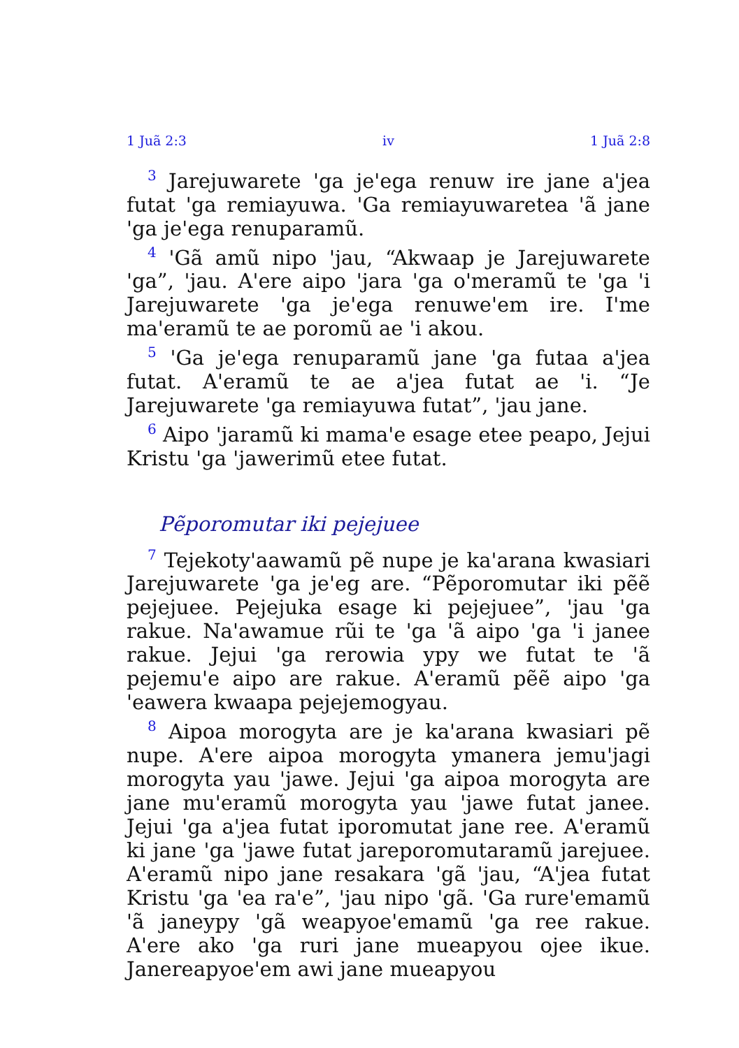1 Juã 2:3 iv 1 Juã 2:8
<sup>3</sup> Jarejuwarete 'ga je'ega renuw ire jane a'jea futat 'ga remiayuwa. 'Ga remiayuwaretea 'ã jane 'ga je'ega renuparamũ.
<sup>4</sup> 'Gã amũ nipo 'jau, “Akwaap je Jarejuwarete 'ga”, 'jau. A'ere aipo 'jara 'ga o'meramũ te 'ga 'i Jarejuwarete 'ga je'ega renuwe'em ire. I'me ma'eramũ te ae poromũ ae 'i akou.
<sup>5</sup> 'Ga je'ega renuparamũ jane 'ga futaa a'jea futat. A'eramũ te ae a'jea futat ae 'i. “Je Jarejuwarete 'ga remiayuwa futat”, 'jau jane.
<sup>6</sup> Aipo 'jaramũ ki mama'e esage etee peapo, Jejui Kristu 'ga 'jawerimũ etee futat.
Pẽporomutar iki pejejuee
<sup>7</sup> Tejekoty'aawamũ pẽ nupe je ka'arana kwasiari Jarejuwarete 'ga je'eg are. “Pẽporomutar iki pẽẽ pejejuee. Pejejuka esage ki pejejuee”, 'jau 'ga rakue. Na'awamue rũi te 'ga 'ã aipo 'ga 'i janee rakue. Jejui 'ga rerowia ypy we futat te 'ã pejemu'e aipo are rakue. A'eramũ pẽẽ aipo 'ga 'eawera kwaapa pejejemogyau.
<sup>8</sup> Aipoa morogyta are je ka'arana kwasiari pẽ nupe. A'ere aipoa morogyta ymanera jemu'jagi morogyta yau 'jawe. Jejui 'ga aipoa morogyta are jane mu'eramũ morogyta yau 'jawe futat janee. Jejui 'ga a'jea futat iporomutat jane ree. A'eramũ ki jane 'ga 'jawe futat jareporomutaramũ jarejuee. A'eramũ nipo jane resakara 'gã 'jau, “A'jea futat Kristu 'ga 'ea ra'e”, 'jau nipo 'gã. 'Ga rure'emamũ 'ã janeypy 'gã weapyoe'emamũ 'ga ree rakue. A'ere ako 'ga ruri jane mueapyou ojee ikue. Janereapyoe'em awi jane mueapyou